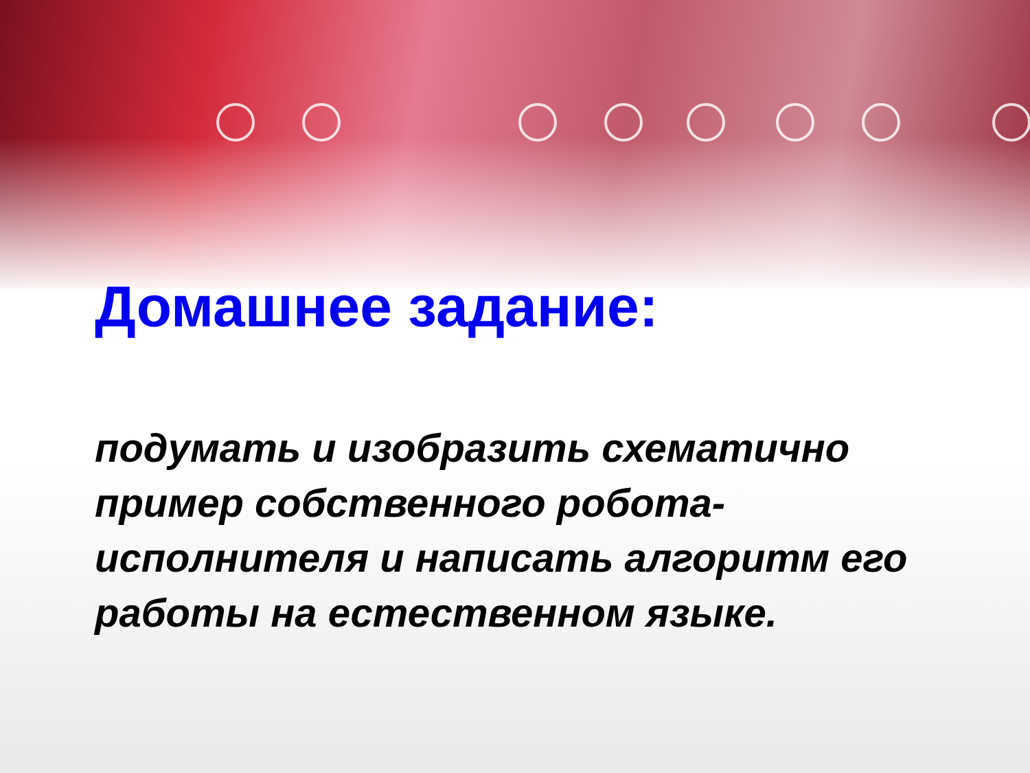Домашнее задание:
подумать и изобразить схематично пример собственного робота-исполнителя и написать алгоритм его работы на естественном языке.